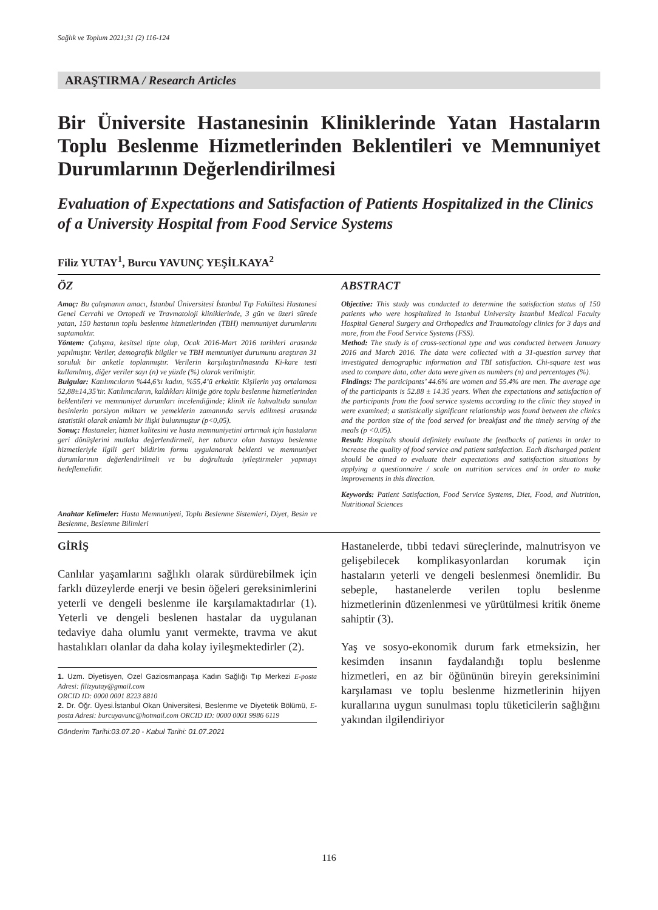Sağlık ve Toplum 2021;31 (2) 116-124
ARAŞTIRMA / Research Articles
Bir Üniversite Hastanesinin Kliniklerinde Yatan Hastaların Toplu Beslenme Hizmetlerinden Beklentileri ve Memnuniyet Durumlarının Değerlendirilmesi
Evaluation of Expectations and Satisfaction of Patients Hospitalized in the Clinics of a University Hospital from Food Service Systems
Filiz YUTAY<sup>1</sup>, Burcu YAVUNÇ YEŞİLKAYA<sup>2</sup>
ÖZ
Amaç: Bu çalışmanın amacı, İstanbul Üniversitesi İstanbul Tıp Fakültesi Hastanesi Genel Cerrahi ve Ortopedi ve Travmatoloji kliniklerinde, 3 gün ve üzeri sürede yatan, 150 hastanın toplu beslenme hizmetlerinden (TBH) memnuniyet durumlarını saptamaktır.
Yöntem: Çalışma, kesitsel tipte olup, Ocak 2016-Mart 2016 tarihleri arasında yapılmıştır. Veriler, demografik bilgiler ve TBH memnuniyet durumunu araştıran 31 soruluk bir anketle toplanmıştır. Verilerin karşılaştırılmasında Ki-kare testi kullanılmış, diğer veriler sayı (n) ve yüzde (%) olarak verilmiştir.
Bulgular: Katılımcıların %44,6’sı kadın, %55,4’ü erkektir. Kişilerin yaş ortalaması 52,88±14,35’tir. Katılımcıların, kaldıkları kliniğe göre toplu beslenme hizmetlerinden beklentileri ve memnuniyet durumları incelendiğinde; klinik ile kahvaltıda sunulan besinlerin porsiyon miktarı ve yemeklerin zamanında servis edilmesi arasında istatistiki olarak anlamlı bir ilişki bulunmuştur (p<0,05).
Sonuç: Hastaneler, hizmet kalitesini ve hasta memnuniyetini artırmak için hastaların geri dönüşlerini mutlaka değerlendirmeli, her taburcu olan hastaya beslenme hizmetleriyle ilgili geri bildirim formu uygulanarak beklenti ve memnuniyet durumlarının değerlendirilmeli ve bu doğrultuda iyileştirmeler yapmayı hedeflemelidir.
Anahtar Kelimeler: Hasta Memnuniyeti, Toplu Beslenme Sistemleri, Diyet, Besin ve Beslenme, Beslenme Bilimleri
ABSTRACT
Objective: This study was conducted to determine the satisfaction status of 150 patients who were hospitalized in Istanbul University Istanbul Medical Faculty Hospital General Surgery and Orthopedics and Traumatology clinics for 3 days and more, from the Food Service Systems (FSS).
Method: The study is of cross-sectional type and was conducted between January 2016 and March 2016. The data were collected with a 31-question survey that investigated demographic information and TBI satisfaction. Chi-square test was used to compare data, other data were given as numbers (n) and percentages (%).
Findings: The participants’ 44.6% are women and 55.4% are men. The average age of the participants is 52.88 ± 14.35 years. When the expectations and satisfaction of the participants from the food service systems according to the clinic they stayed in were examined; a statistically significant relationship was found between the clinics and the portion size of the food served for breakfast and the timely serving of the meals (p <0.05).
Result: Hospitals should definitely evaluate the feedbacks of patients in order to increase the quality of food service and patient satisfaction. Each discharged patient should be aimed to evaluate their expectations and satisfaction situations by applying a questionnaire / scale on nutrition services and in order to make improvements in this direction.
Keywords: Patient Satisfaction, Food Service Systems, Diet, Food, and Nutrition, Nutritional Sciences
GİRİŞ
Canlılar yaşamlarını sağlıklı olarak sürdürebilmek için farklı düzeylerde enerji ve besin öğeleri gereksinimlerini yeterli ve dengeli beslenme ile karşılamaktadırlar (1). Yeterli ve dengeli beslenen hastalar da uygulanan tedaviye daha olumlu yanıt vermekte, travma ve akut hastalıkları olanlar da daha kolay iyileşmektedirler (2).
1. Uzm. Diyetisyen, Özel Gaziosmanpaşa Kadın Sağlığı Tıp Merkezi E-posta Adresi: filizyutay@gmail.com
ORCID ID: 0000 0001 8223 8810
2. Dr. Öğr. Üyesi.İstanbul Okan Üniversitesi, Beslenme ve Diyetetik Bölümü, E-posta Adresi: burcuyavunc@hotmail.com ORCID ID: 0000 0001 9986 6119
Gönderim Tarihi:03.07.20 - Kabul Tarihi: 01.07.2021
Hastanelerde, tıbbi tedavi süreçlerinde, malnutrisyon ve gelişebilecek komplikasyonlardan korumak için hastaların yeterli ve dengeli beslenmesi önemlidir. Bu sebeple, hastanelerde verilen toplu beslenme hizmetlerinin düzenlenmesi ve yürütülmesi kritik öneme sahiptir (3).
Yaş ve sosyo-ekonomik durum fark etmeksizin, her kesimden insanın faydalandığı toplu beslenme hizmetleri, en az bir öğününün bireyin gereksinimini karşılaması ve toplu beslenme hizmetlerinin hijyen kurallarına uygun sunulması toplu tüketicilerin sağlığını yakından ilgilendiriyor
116